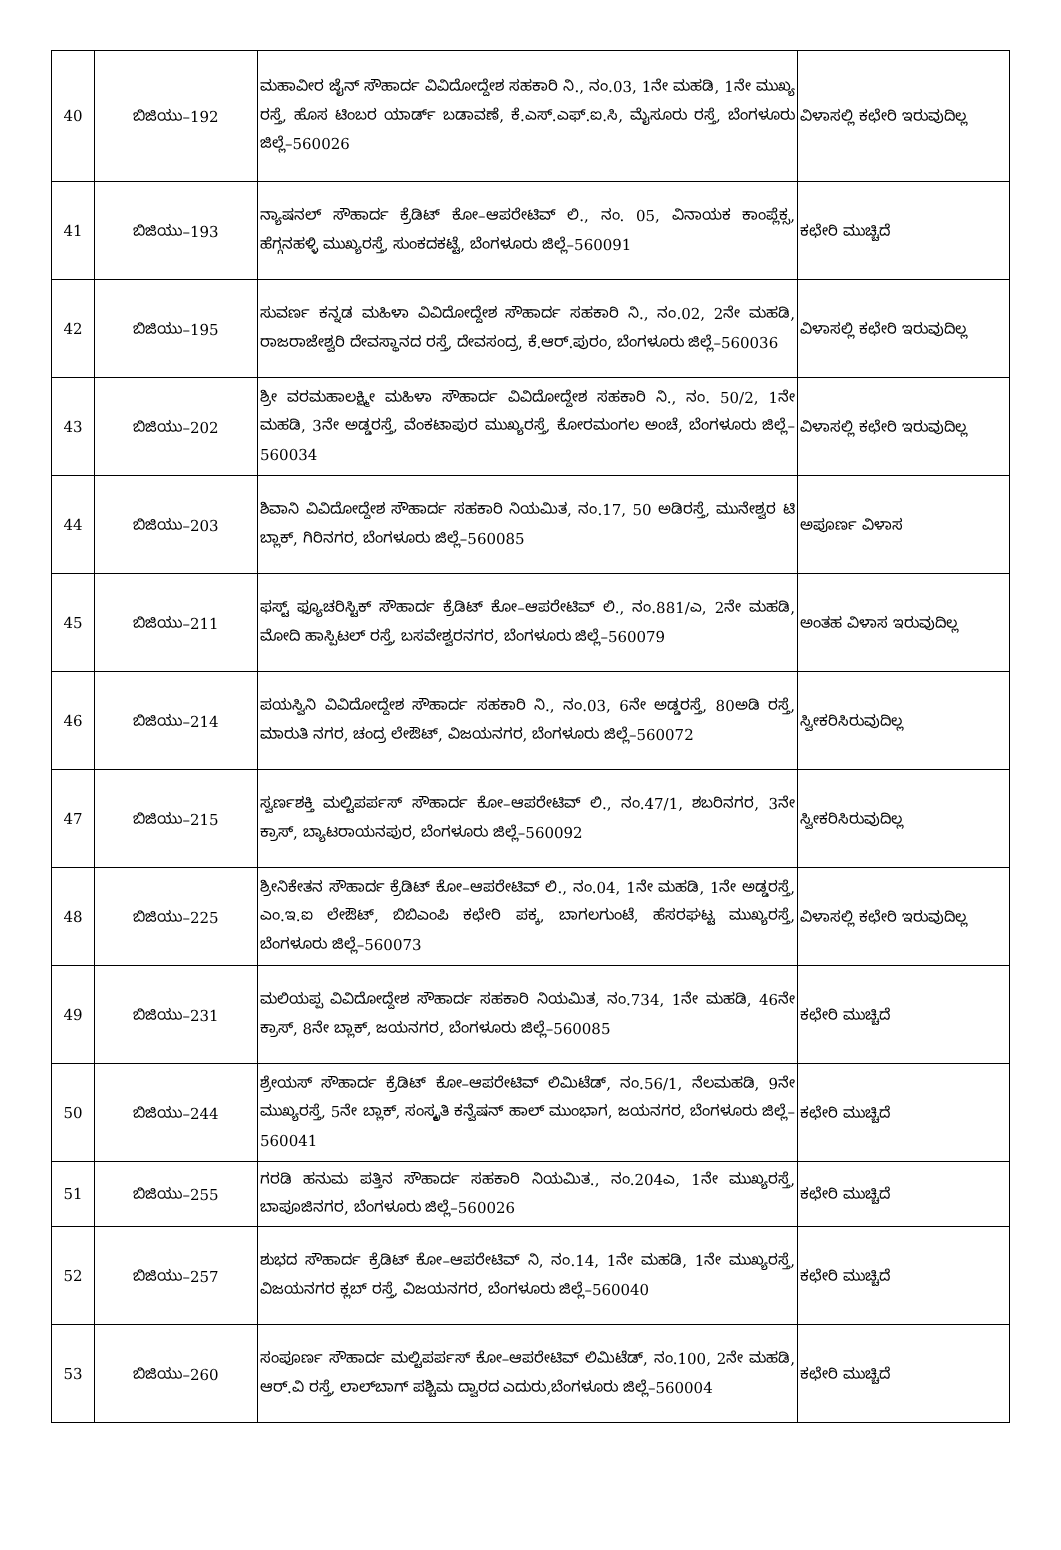| 40 | ಬಿಜಿಯು–192 | ಮಹಾವೀರ ಜೈನ್ ಸೌಹಾರ್ದ ವಿವಿದೋದ್ದೇಶ ಸಹಕಾರಿ ನಿ., ನಂ.03, 1ನೇ ಮಹಡಿ, 1ನೇ ಮುಖ್ಯ ರಸ್ತೆ, ಹೊಸ ಟಿಂಬರ ಯಾರ್ಡ್ ಬಡಾವಣೆ, ಕೆ.ಎಸ್.ಎಫ್.ಐ.ಸಿ, ಮೈಸೂರು ರಸ್ತೆ, ಬೆಂಗಳೂರು ಜಿಲ್ಲೆ–560026 | ವಿಳಾಸಲ್ಲಿ ಕಛೇರಿ ಇರುವುದಿಲ್ಲ |
| 41 | ಬಿಜಿಯು–193 | ನ್ಯಾಷನಲ್ ಸೌಹಾರ್ದ ಕ್ರೆಡಿಟ್ ಕೋ–ಆಪರೇಟಿವ್ ಲಿ., ನಂ. 05, ವಿನಾಯಕ ಕಾಂಪ್ಲೆಕ್ಸ, ಹೆಗ್ಗನಹಳ್ಳಿ ಮುಖ್ಯರಸ್ತೆ, ಸುಂಕದಕಟ್ಟೆ, ಬೆಂಗಳೂರು ಜಿಲ್ಲೆ–560091 | ಕಛೇರಿ ಮುಚ್ಚಿದೆ |
| 42 | ಬಿಜಿಯು–195 | ಸುವರ್ಣ ಕನ್ನಡ ಮಹಿಳಾ ವಿವಿದೋದ್ದೇಶ ಸೌಹಾರ್ದ ಸಹಕಾರಿ ನಿ., ನಂ.02, 2ನೇ ಮಹಡಿ, ರಾಜರಾಜೇಶ್ವರಿ ದೇವಸ್ಥಾನದ ರಸ್ತೆ, ದೇವಸಂದ್ರ, ಕೆ.ಆರ್.ಪುರಂ, ಬೆಂಗಳೂರು ಜಿಲ್ಲೆ–560036 | ವಿಳಾಸಲ್ಲಿ ಕಛೇರಿ ಇರುವುದಿಲ್ಲ |
| 43 | ಬಿಜಿಯು–202 | ಶ್ರೀ ವರಮಹಾಲಕ್ಷ್ಮೀ ಮಹಿಳಾ ಸೌಹಾರ್ದ ವಿವಿದೋದ್ದೇಶ ಸಹಕಾರಿ ನಿ., ನಂ. 50/2, 1ನೇ ಮಹಡಿ, 3ನೇ ಅಡ್ಡರಸ್ತೆ, ವೆಂಕಟಾಪುರ ಮುಖ್ಯರಸ್ತೆ, ಕೋರಮಂಗಲ ಅಂಚೆ, ಬೆಂಗಳೂರು ಜಿಲ್ಲೆ–560034 | ವಿಳಾಸಲ್ಲಿ ಕಛೇರಿ ಇರುವುದಿಲ್ಲ |
| 44 | ಬಿಜಿಯು–203 | ಶಿವಾನಿ ವಿವಿದೋದ್ದೇಶ ಸೌಹಾರ್ದ ಸಹಕಾರಿ ನಿಯಮಿತ, ನಂ.17, 50 ಅಡಿರಸ್ತೆ, ಮುನೇಶ್ವರ ಟಿ ಬ್ಲಾಕ್, ಗಿರಿನಗರ, ಬೆಂಗಳೂರು ಜಿಲ್ಲೆ–560085 | ಅಪೂರ್ಣ ವಿಳಾಸ |
| 45 | ಬಿಜಿಯು–211 | ಫಸ್ಟ್ ಫ್ಯೂಚರಿಸ್ಟಿಕ್ ಸೌಹಾರ್ದ ಕ್ರೆಡಿಟ್ ಕೋ–ಆಪರೇಟಿವ್ ಲಿ., ನಂ.881/ಎ, 2ನೇ ಮಹಡಿ, ಮೋದಿ ಹಾಸ್ಪಿಟಲ್ ರಸ್ತೆ, ಬಸವೇಶ್ವರನಗರ, ಬೆಂಗಳೂರು ಜಿಲ್ಲೆ–560079 | ಅಂತಹ ವಿಳಾಸ ಇರುವುದಿಲ್ಲ |
| 46 | ಬಿಜಿಯು–214 | ಪಯಸ್ವಿನಿ ವಿವಿದೋದ್ದೇಶ ಸೌಹಾರ್ದ ಸಹಕಾರಿ ನಿ., ನಂ.03, 6ನೇ ಅಡ್ಡರಸ್ತೆ, 80ಅಡಿ ರಸ್ತೆ, ಮಾರುತಿ ನಗರ, ಚಂದ್ರ ಲೇಔಟ್, ವಿಜಯನಗರ, ಬೆಂಗಳೂರು ಜಿಲ್ಲೆ–560072 | ಸ್ವೀಕರಿಸಿರುವುದಿಲ್ಲ |
| 47 | ಬಿಜಿಯು–215 | ಸ್ವರ್ಣಶಕ್ತಿ ಮಲ್ಟಿಪರ್ಪಸ್ ಸೌಹಾರ್ದ ಕೋ–ಆಪರೇಟಿವ್ ಲಿ., ನಂ.47/1, ಶಬರಿನಗರ, 3ನೇ ಕ್ರಾಸ್, ಬ್ಯಾಟರಾಯನಪುರ, ಬೆಂಗಳೂರು ಜಿಲ್ಲೆ–560092 | ಸ್ವೀಕರಿಸಿರುವುದಿಲ್ಲ |
| 48 | ಬಿಜಿಯು–225 | ಶ್ರೀನಿಕೇತನ ಸೌಹಾರ್ದ ಕ್ರೆಡಿಟ್ ಕೋ–ಆಪರೇಟಿವ್ ಲಿ., ನಂ.04, 1ನೇ ಮಹಡಿ, 1ನೇ ಅಡ್ಡರಸ್ತೆ, ಎಂ.ಇ.ಐ ಲೇಔಟ್, ಬಿಬಿಎಂಪಿ ಕಛೇರಿ ಪಕ್ಕ, ಬಾಗಲಗುಂಟೆ, ಹೆಸರಘಟ್ಟ ಮುಖ್ಯರಸ್ತೆ, ಬೆಂಗಳೂರು ಜಿಲ್ಲೆ–560073 | ವಿಳಾಸಲ್ಲಿ ಕಛೇರಿ ಇರುವುದಿಲ್ಲ |
| 49 | ಬಿಜಿಯು–231 | ಮಲಿಯಪ್ಪ ವಿವಿದೋದ್ದೇಶ ಸೌಹಾರ್ದ ಸಹಕಾರಿ ನಿಯಮಿತ, ನಂ.734, 1ನೇ ಮಹಡಿ, 46ನೇ ಕ್ರಾಸ್, 8ನೇ ಬ್ಲಾಕ್, ಜಯನಗರ, ಬೆಂಗಳೂರು ಜಿಲ್ಲೆ–560085 | ಕಛೇರಿ ಮುಚ್ಚಿದೆ |
| 50 | ಬಿಜಿಯು–244 | ಶ್ರೇಯಸ್ ಸೌಹಾರ್ದ ಕ್ರೆಡಿಟ್ ಕೋ–ಆಪರೇಟಿವ್ ಲಿಮಿಟೆಡ್, ನಂ.56/1, ನೆಲಮಹಡಿ, 9ನೇ ಮುಖ್ಯರಸ್ತೆ, 5ನೇ ಬ್ಲಾಕ್, ಸಂಸ್ಕೃತಿ ಕನ್ವೆಷನ್ ಹಾಲ್ ಮುಂಭಾಗ, ಜಯನಗರ, ಬೆಂಗಳೂರು ಜಿಲ್ಲೆ–560041 | ಕಛೇರಿ ಮುಚ್ಚಿದೆ |
| 51 | ಬಿಜಿಯು–255 | ಗರಡಿ ಹನುಮ ಪತ್ತಿನ ಸೌಹಾರ್ದ ಸಹಕಾರಿ ನಿಯಮಿತ., ನಂ.204ಎ, 1ನೇ ಮುಖ್ಯರಸ್ತೆ, ಬಾಪೂಜಿನಗರ, ಬೆಂಗಳೂರು ಜಿಲ್ಲೆ–560026 | ಕಛೇರಿ ಮುಚ್ಚಿದೆ |
| 52 | ಬಿಜಿಯು–257 | ಶುಭದ ಸೌಹಾರ್ದ ಕ್ರೆಡಿಟ್ ಕೋ–ಆಪರೇಟಿವ್ ನಿ, ನಂ.14, 1ನೇ ಮಹಡಿ, 1ನೇ ಮುಖ್ಯರಸ್ತೆ, ವಿಜಯನಗರ ಕ್ಲಬ್ ರಸ್ತೆ, ವಿಜಯನಗರ, ಬೆಂಗಳೂರು ಜಿಲ್ಲೆ–560040 | ಕಛೇರಿ ಮುಚ್ಚಿದೆ |
| 53 | ಬಿಜಿಯು–260 | ಸಂಪೂರ್ಣ ಸೌಹಾರ್ದ ಮಲ್ಟಿಪರ್ಪಸ್ ಕೋ–ಆಪರೇಟಿವ್ ಲಿಮಿಟೆಡ್, ನಂ.100, 2ನೇ ಮಹಡಿ, ಆರ್.ವಿ ರಸ್ತೆ, ಲಾಲ್‌ಬಾಗ್ ಪಶ್ಚಿಮ ದ್ವಾರದ ಎದುರು,ಬೆಂಗಳೂರು ಜಿಲ್ಲೆ–560004 | ಕಛೇರಿ ಮುಚ್ಚಿದೆ |